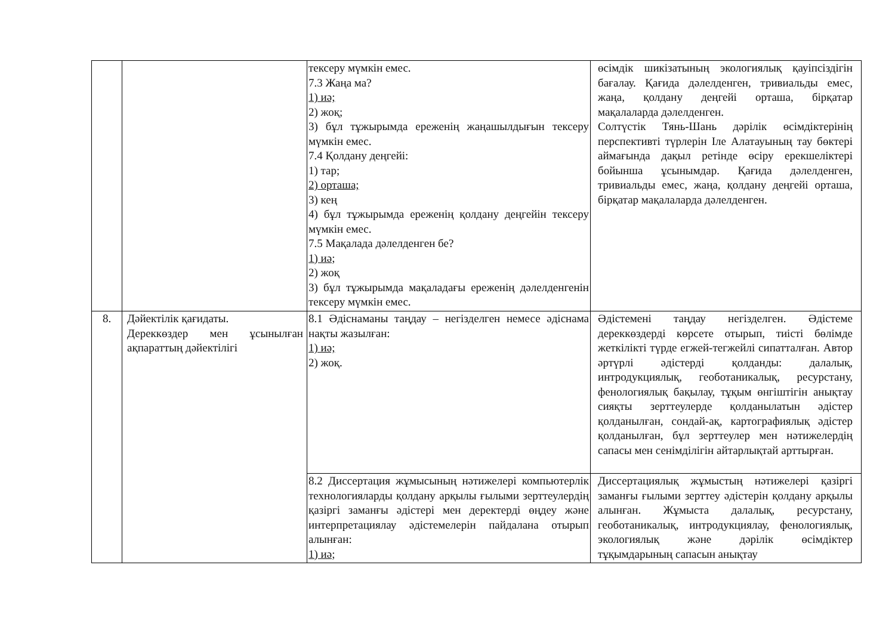| | | тексеру мүмкін емес. 7.3 Жаңа ма? 1) иә; 2) жоқ; 3) бұл тұжырымда ереженің жаңашылдығын тексеру мүмкін емес. 7.4 Қолдану деңгейі: 1) тар; 2) орташа; 3) кең 4) бұл тұжырымда ереженің қолдану деңгейін тексеру мүмкін емес. 7.5 Мақалада дәлелденген бе? 1) иә; 2) жоқ 3) бұл тұжырымда мақаладағы ереженің дәлелденгенін тексеру мүмкін емес. | өсімдік шикізатының экологиялық қауіпсіздігін бағалау. Қағида дәлелденген, тривиальды емес, жаңа, қолдану деңгейі орташа, бірқатар мақалаларда дәлелденген. Солтүстік Тянь-Шань дәрілік өсімдіктерінің перспективті түрлерін Іле Алатауының тау бөктері аймағында дақыл ретінде өсіру ерекшеліктері бойынша ұсынымдар. Қағида дәлелденген, тривиальды емес, жаңа, қолдану деңгейі орташа, бірқатар мақалаларда дәлелденген. |
| 8. | Дәйектілік қағидаты. Дереккөздер мен ұсынылған ақпараттың дәйектілігі | 8.1 Әдіснаманы таңдау – негізделген немесе әдіснама нақты жазылған: 1) иә; 2) жоқ. | Әдістемені таңдау негізделген. Әдістеме дереккөздерді көрсете отырып, тиісті бөлімде жеткілікті түрде егжей-тегжейлі сипатталған. Автор әртүрлі әдістерді қолданды: далалық, интродукциялық, геоботаникалық, ресурстану, фенологиялық бақылау, тұқым өнгіштігін анықтау сияқты зерттеулерде қолданылатын әдістер қолданылған, сондай-ақ, картографиялық әдістер қолданылған, бұл зерттеулер мен нәтижелердің сапасы мен сенімділігін айтарлықтай арттырған. |
| | | 8.2 Диссертация жұмысының нәтижелері компьютерлік технологияларды қолдану арқылы ғылыми зерттеулердің қазіргі заманғы әдістері мен деректерді өңдеу және интерпретациялау әдістемелерін пайдалана отырып алынған: 1) иә; | Диссертациялық жұмыстың нәтижелері қазіргі заманғы ғылыми зерттеу әдістерін қолдану арқылы алынған. Жұмыста далалық, ресурстану, геоботаникалық, интродукциялау, фенологиялық, экологиялық және дәрілік өсімдіктер тұқымдарының сапасын анықтау |